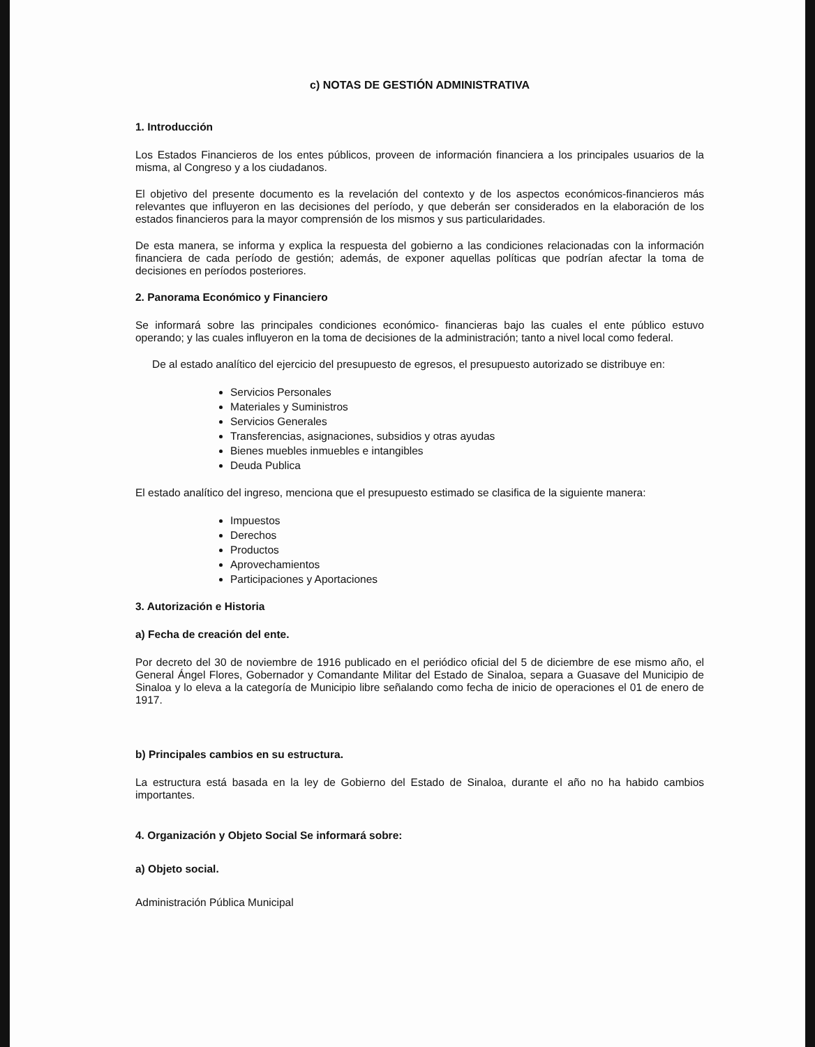c) NOTAS DE GESTIÓN ADMINISTRATIVA
1. Introducción
Los Estados Financieros de los entes públicos, proveen de información financiera a los principales usuarios de la misma, al Congreso y a los ciudadanos.
El objetivo del presente documento es la revelación del contexto y de los aspectos económicos-financieros más relevantes que influyeron en las decisiones del período, y que deberán ser considerados en la elaboración de los estados financieros para la mayor comprensión de los mismos y sus particularidades.
De esta manera, se informa y explica la respuesta del gobierno a las condiciones relacionadas con la información financiera de cada período de gestión; además, de exponer aquellas políticas que podrían afectar la toma de decisiones en períodos posteriores.
2. Panorama Económico y Financiero
Se informará sobre las principales condiciones económico- financieras bajo las cuales el ente público estuvo operando; y las cuales influyeron en la toma de decisiones de la administración; tanto a nivel local como federal.
De al estado analítico del ejercicio del presupuesto de egresos, el presupuesto autorizado se distribuye en:
Servicios Personales
Materiales y Suministros
Servicios Generales
Transferencias, asignaciones, subsidios y otras ayudas
Bienes muebles inmuebles e intangibles
Deuda Publica
El estado analítico del ingreso, menciona que el presupuesto estimado se clasifica de la siguiente manera:
Impuestos
Derechos
Productos
Aprovechamientos
Participaciones y Aportaciones
3. Autorización e Historia
a) Fecha de creación del ente.
Por decreto del 30 de noviembre de 1916 publicado en el periódico oficial del 5 de diciembre de ese mismo año, el General Ángel Flores, Gobernador y Comandante Militar del Estado de Sinaloa, separa a Guasave del Municipio de Sinaloa y lo eleva a la categoría de Municipio libre señalando como fecha de inicio de operaciones el 01 de enero de 1917.
b) Principales cambios en su estructura.
La estructura está basada en la ley de Gobierno del Estado de Sinaloa, durante el año no ha habido cambios importantes.
4. Organización y Objeto Social Se informará sobre:
a) Objeto social.
Administración Pública Municipal